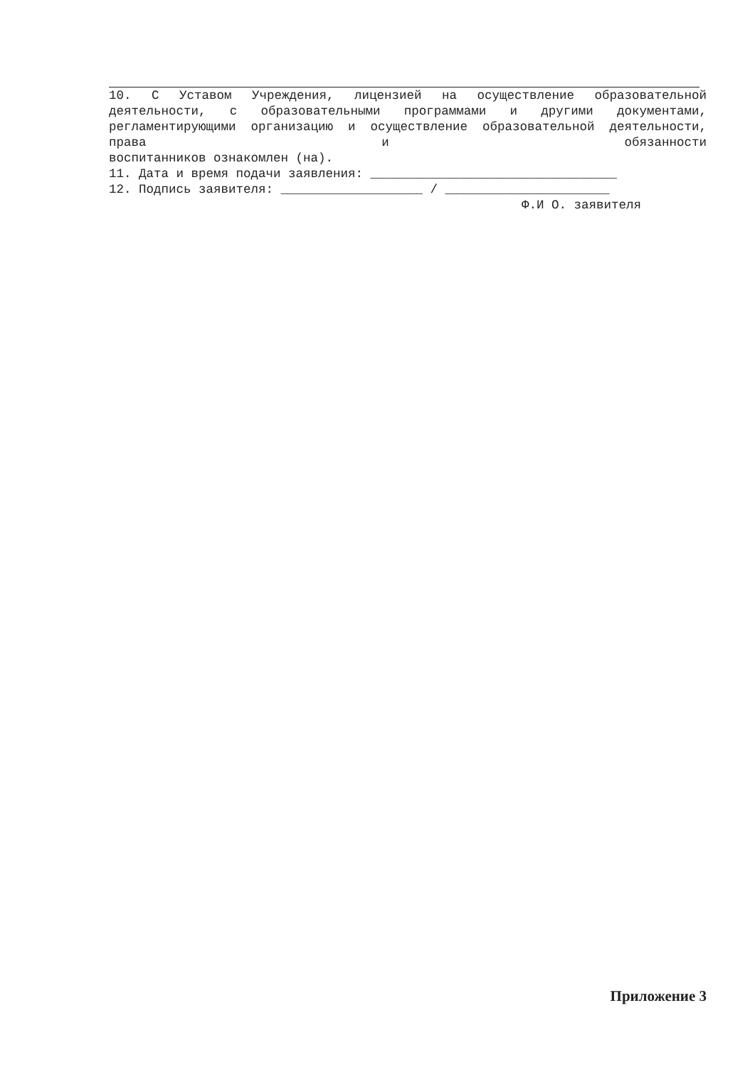10. С Уставом Учреждения, лицензией на осуществление образовательной деятельности, с образовательными программами и другими документами, регламентирующими организацию и осуществление образовательной деятельности, права и обязанности
воспитанников ознакомлен (на).
11. Дата и время подачи заявления: _________________________________
12. Подпись заявителя: ___________________ / ______________________
Ф.И О. заявителя
Приложение 3